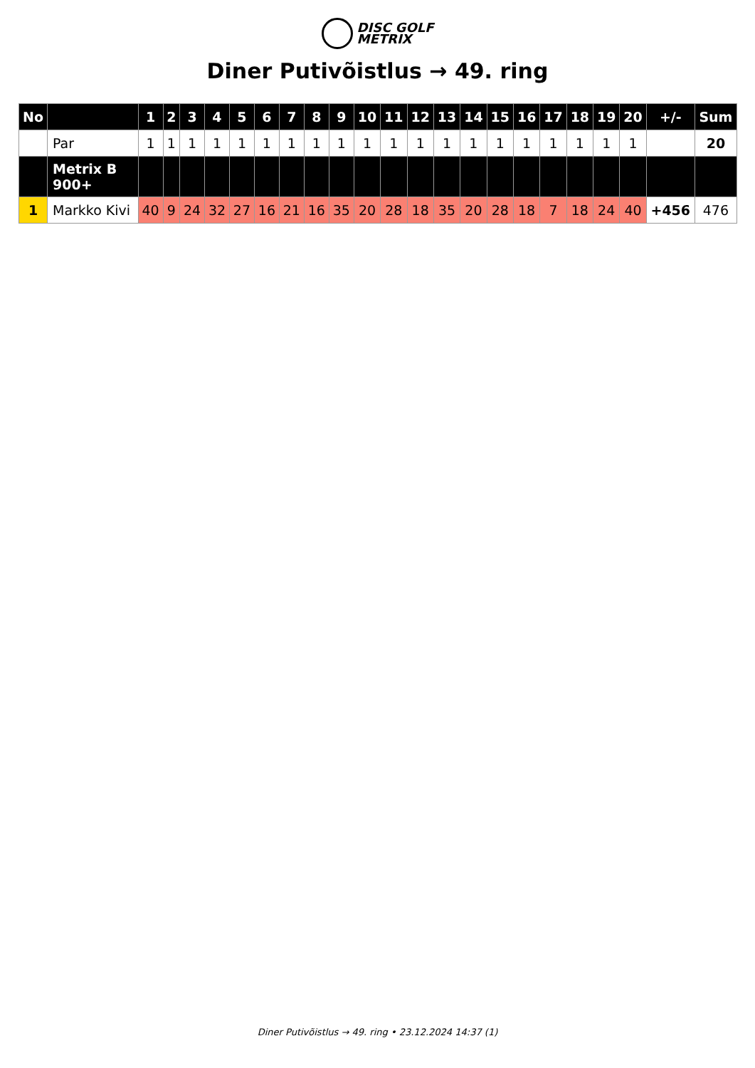DISC GOLF
METRIX
Diner Putivõistlus → 49. ring
| No | | 1 | 2 | 3 | 4 | 5 | 6 | 7 | 8 | 9 | 10 | 11 | 12 | 13 | 14 | 15 | 16 | 17 | 18 | 19 | 20 | +/- | Sum |
| --- | --- | --- | --- | --- | --- | --- | --- | --- | --- | --- | --- | --- | --- | --- | --- | --- | --- | --- | --- | --- | --- | --- | --- |
| | Par | 1 | 1 | 1 | 1 | 1 | 1 | 1 | 1 | 1 | 1 | 1 | 1 | 1 | 1 | 1 | 1 | 1 | 1 | 1 | 1 | | 20 |
| | Metrix B 900+ | | | | | | | | | | | | | | | | | | | | | | |
| 1 | Markko Kivi | 40 | 9 | 24 | 32 | 27 | 16 | 21 | 16 | 35 | 20 | 28 | 18 | 35 | 20 | 28 | 18 | 7 | 18 | 24 | 40 | +456 | 476 |
Diner Putivõistlus → 49. ring • 23.12.2024 14:37 (1)